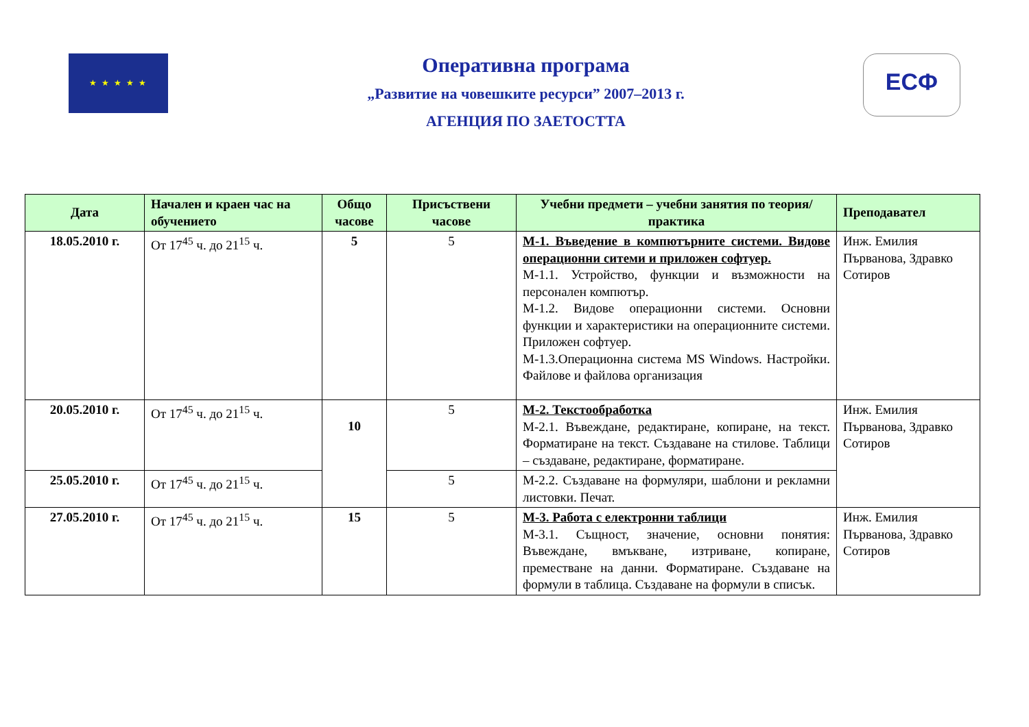★ ★ ★ ★ ★
Оперативна програма
„Развитие на човешките ресурси” 2007–2013 г.
АГЕНЦИЯ ПО ЗАЕТОСТТА
ЕСФ
| Дата | Начален и краен час на обучението | Общо часове | Присъствени часове | Учебни предмети – учебни занятия по теория/практика | Преподавател |
| --- | --- | --- | --- | --- | --- |
| 18.05.2010 г. | От 17<sup>45</sup> ч. до 21<sup>15</sup> ч. | 5 | 5 | М-1. Въведение в компютърните системи. Видове операционни ситеми и приложен софтуер. М-1.1. Устройство, функции и възможности на персонален компютър. М-1.2. Видове операционни системи. Основни функции и характеристики на операционните системи. Приложен софтуер. М-1.3.Операционна система MS Windows. Настройки. Файлове и файлова организация | Инж. Емилия Първанова, Здравко Сотиров |
| 20.05.2010 г. | От 17<sup>45</sup> ч. до 21<sup>15</sup> ч. | 10 | 5 | М-2. Текстообработка М-2.1. Въвеждане, редактиране, копиране, на текст. Форматиране на текст. Създаване на стилове. Таблици – създаване, редактиране, форматиране. | Инж. Емилия Първанова, Здравко Сотиров |
| 25.05.2010 г. | От 17<sup>45</sup> ч. до 21<sup>15</sup> ч. | | 5 | М-2.2. Създаване на формуляри, шаблони и рекламни листовки. Печат. | |
| 27.05.2010 г. | От 17<sup>45</sup> ч. до 21<sup>15</sup> ч. | 15 | 5 | М-3. Работа с електронни таблици М-3.1. Същност, значение, основни понятия: Въвеждане, вмъкване, изтриване, копиране, преместване на данни. Форматиране. Създаване на формули в таблица. Създаване на формули в списък. | Инж. Емилия Първанова, Здравко Сотиров |